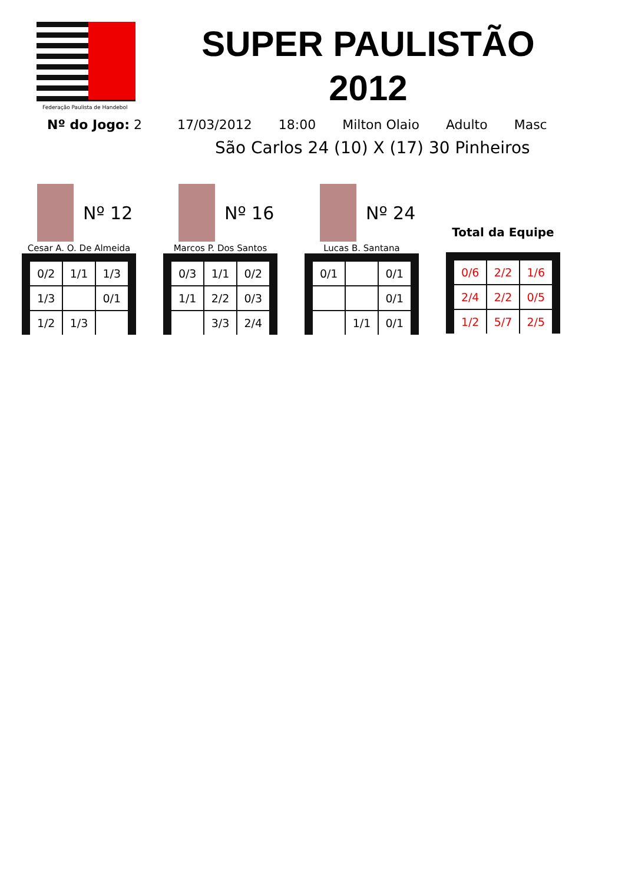Federação Paulista de Handebol
SUPER PAULISTÃO
2012
Nº do Jogo: 2 17/03/2012 18:00 Milton Olaio Adulto Masc
São Carlos 24 (10) X (17) 30 Pinheiros
Nº 12
Cesar A. O. De Almeida
| 0/2 | 1/1 | 1/3 |
| 1/3 | | 0/1 |
| 1/2 | 1/3 | |
Nº 16
Marcos P. Dos Santos
| 0/3 | 1/1 | 0/2 |
| 1/1 | 2/2 | 0/3 |
| | 3/3 | 2/4 |
Nº 24
Lucas B. Santana
| 0/1 | | 0/1 |
| | | 0/1 |
| | 1/1 | 0/1 |
Total da Equipe
| 0/6 | 2/2 | 1/6 |
| 2/4 | 2/2 | 0/5 |
| 1/2 | 5/7 | 2/5 |